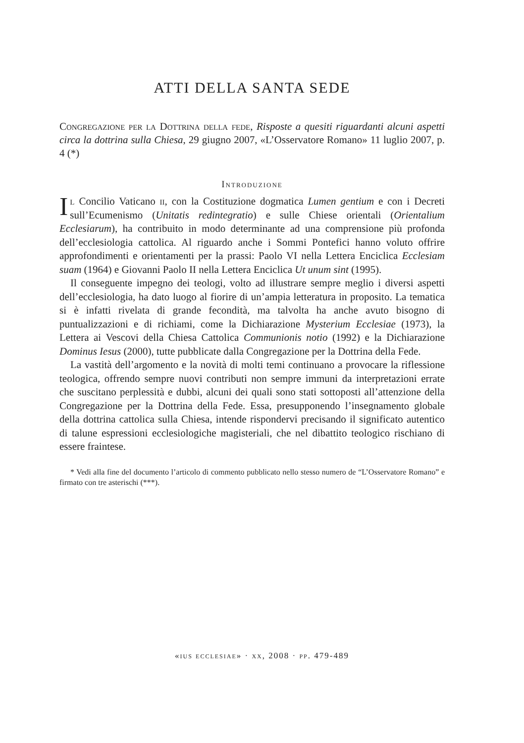ATTI DELLA SANTA SEDE
Congregazione per la Dottrina della fede, Risposte a quesiti riguardanti alcuni aspetti circa la dottrina sulla Chiesa, 29 giugno 2007, «L’Osservatore Romano» 11 luglio 2007, p. 4 (*)
Introduzione
Il Concilio Vaticano ii, con la Costituzione dogmatica Lumen gentium e con i Decreti sull’Ecumenismo (Unitatis redintegratio) e sulle Chiese orientali (Orientalium Ecclesiarum), ha contribuito in modo determinante ad una comprensione più profonda dell’ecclesiologia cattolica. Al riguardo anche i Sommi Pontefici hanno voluto offrire approfondimenti e orientamenti per la prassi: Paolo VI nella Lettera Enciclica Ecclesiam suam (1964) e Giovanni Paolo II nella Lettera Enciclica Ut unum sint (1995).
Il conseguente impegno dei teologi, volto ad illustrare sempre meglio i diversi aspetti dell’ecclesiologia, ha dato luogo al fiorire di un’ampia letteratura in proposito. La tematica si è infatti rivelata di grande fecondità, ma talvolta ha anche avuto bisogno di puntualizzazioni e di richiami, come la Dichiarazione Mysterium Ecclesiae (1973), la Lettera ai Vescovi della Chiesa Cattolica Communionis notio (1992) e la Dichiarazione Dominus Iesus (2000), tutte pubblicate dalla Congregazione per la Dottrina della Fede.
La vastità dell’argomento e la novità di molti temi continuano a provocare la riflessione teologica, offrendo sempre nuovi contributi non sempre immuni da interpretazioni errate che suscitano perplessità e dubbi, alcuni dei quali sono stati sottoposti all’attenzione della Congregazione per la Dottrina della Fede. Essa, presupponendo l’insegnamento globale della dottrina cattolica sulla Chiesa, intende rispondervi precisando il significato autentico di talune espressioni ecclesiologiche magisteriali, che nel dibattito teologico rischiano di essere fraintese.
* Vedi alla fine del documento l’articolo di commento pubblicato nello stesso numero de “L’Osservatore Romano” e firmato con tre asterischi (***).
«ius ecclesiae» · xx, 2008 · pp. 479-489